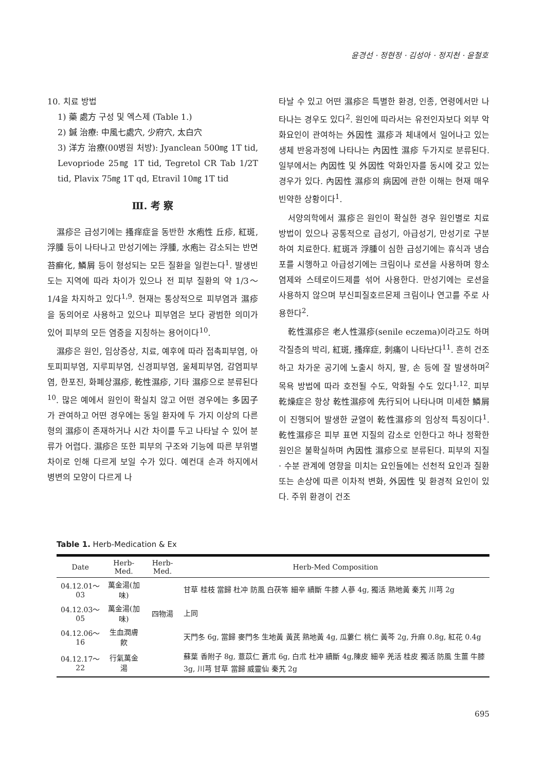윤경선 · 정현정 · 김성아 · 정지천 · 윤철호
10. 치료 방법
1) 藥 處方 구성 및 엑스제 (Table 1.)
2) 鍼 治療: 中風七處穴, 少府穴, 太白穴
3) 洋方 治療(00병원 처방): Jyanclean 500㎎ 1T tid, Levopriode 25㎎ 1T tid, Tegretol CR Tab 1/2T tid, Plavix 75㎎ 1T qd, Etravil 10㎎ 1T tid
Ⅲ. 考 察
濕疹은 급성기에는 搔痒症을 동반한 水疱性 丘疹, 紅斑, 浮腫 등이 나타나고 만성기에는 浮腫, 水疱는 감소되는 반면 苔癬化, 鱗屑 등이 형성되는 모든 질환을 일컫는다<sup>1</sup>. 발생빈도는 지역에 따라 차이가 있으나 전 피부 질환의 약 1/3～1/4을 차지하고 있다<sup>1,9</sup>. 현재는 통상적으로 피부염과 濕疹을 동의어로 사용하고 있으나 피부염은 보다 광범한 의미가 있어 피부의 모든 염증을 지칭하는 용어이다<sup>10</sup>.
濕疹은 원인, 임상증상, 치료, 예후에 따라 접촉피부염, 아토피피부염, 지루피부염, 신경피부염, 울체피부염, 감염피부염, 한포진, 화폐상濕疹, 乾性濕疹, 기타 濕疹으로 분류된다<sup>10</sup>. 많은 예에서 원인이 확실치 않고 어떤 경우에는 多因子가 관여하고 어떤 경우에는 동일 환자에 두 가지 이상의 다른 형의 濕疹이 존재하거나 시간 차이를 두고 나타날 수 있어 분류가 어렵다. 濕疹은 또한 피부의 구조와 기능에 따른 부위별 차이로 인해 다르게 보일 수가 있다. 예컨대 손과 하지에서 병변의 모양이 다르게 나
타날 수 있고 어떤 濕疹은 특별한 환경, 인종, 연령에서만 나타나는 경우도 있다<sup>2</sup>. 원인에 따라서는 유전인자보다 외부 악화요인이 관여하는 外因性 濕疹과 체내에서 일어나고 있는 생체 반응과정에 나타나는 內因性 濕疹 두가지로 분류된다. 일부에서는 內因性 및 外因性 악화인자를 동시에 갖고 있는 경우가 있다. 內因性 濕疹의 病因에 관한 이해는 현재 매우 빈약한 상황이다<sup>1</sup>.
서양의학에서 濕疹은 원인이 확실한 경우 원인별로 치료방법이 있으나 공통적으로 급성기, 아급성기, 만성기로 구분하여 치료한다. 紅斑과 浮腫이 심한 급성기에는 휴식과 냉습포를 시행하고 아급성기에는 크림이나 로션을 사용하며 항소염제와 스테로이드제를 섞어 사용한다. 만성기에는 로션을 사용하지 않으며 부신피질호르몬제 크림이나 연고를 주로 사용한다<sup>2</sup>.
乾性濕疹은 老人性濕疹(senile eczema)이라고도 하며 각질층의 박리, 紅斑, 搔痒症, 刺痛이 나타난다<sup>11</sup>. 흔히 건조하고 차가운 공기에 노출시 하지, 팔, 손 등에 잘 발생하며<sup>2</sup> 목욕 방법에 따라 호전될 수도, 악화될 수도 있다<sup>1,12</sup>. 피부 乾燥症은 항상 乾性濕疹에 先行되어 나타나며 미세한 鱗屑이 진행되어 발생한 균열이 乾性濕疹의 임상적 특징이다<sup>1</sup>. 乾性濕疹은 피부 표면 지질의 감소로 인한다고 하나 정확한 원인은 불확실하며 內因性 濕疹으로 분류된다. 피부의 지질 · 수분 관계에 영향을 미치는 요인들에는 선천적 요인과 질환 또는 손상에 따른 이차적 변화, 外因性 및 환경적 요인이 있다. 주위 환경이 건조
Table 1. Herb-Medication & Ex
| Date | Herb-Med. | Herb-Med. | Herb-Med Composition |
| --- | --- | --- | --- |
| 04.12.01～03 | 萬金湯(加味) | | 甘草 桂枝 當歸 杜冲 防風 白茯笭 細辛 續斷 牛膝 人蔘 4g, 獨活 熟地黃 秦艽 川芎 2g |
| 04.12.03～05 | 萬金湯(加味) | 四物湯 | 上同 |
| 04.12.06～16 | 生血潤膚飮 | | 天門冬 6g, 當歸 麥門冬 生地黃 黃芪 熟地黃 4g, 瓜蔞仁 桃仁 黃芩 2g, 升麻 0.8g, 紅花 0.4g |
| 04.12.17～22 | 行氣萬金湯 | | 蘇葉 香附子 8g, 薏苡仁 蒼朮 6g, 白朮 杜冲 續斷 4g,陳皮 細辛 羌活 桂皮 獨活 防風 生薑 牛膝 3g, 川芎 甘草 當歸 威靈仙 秦艽 2g |
695